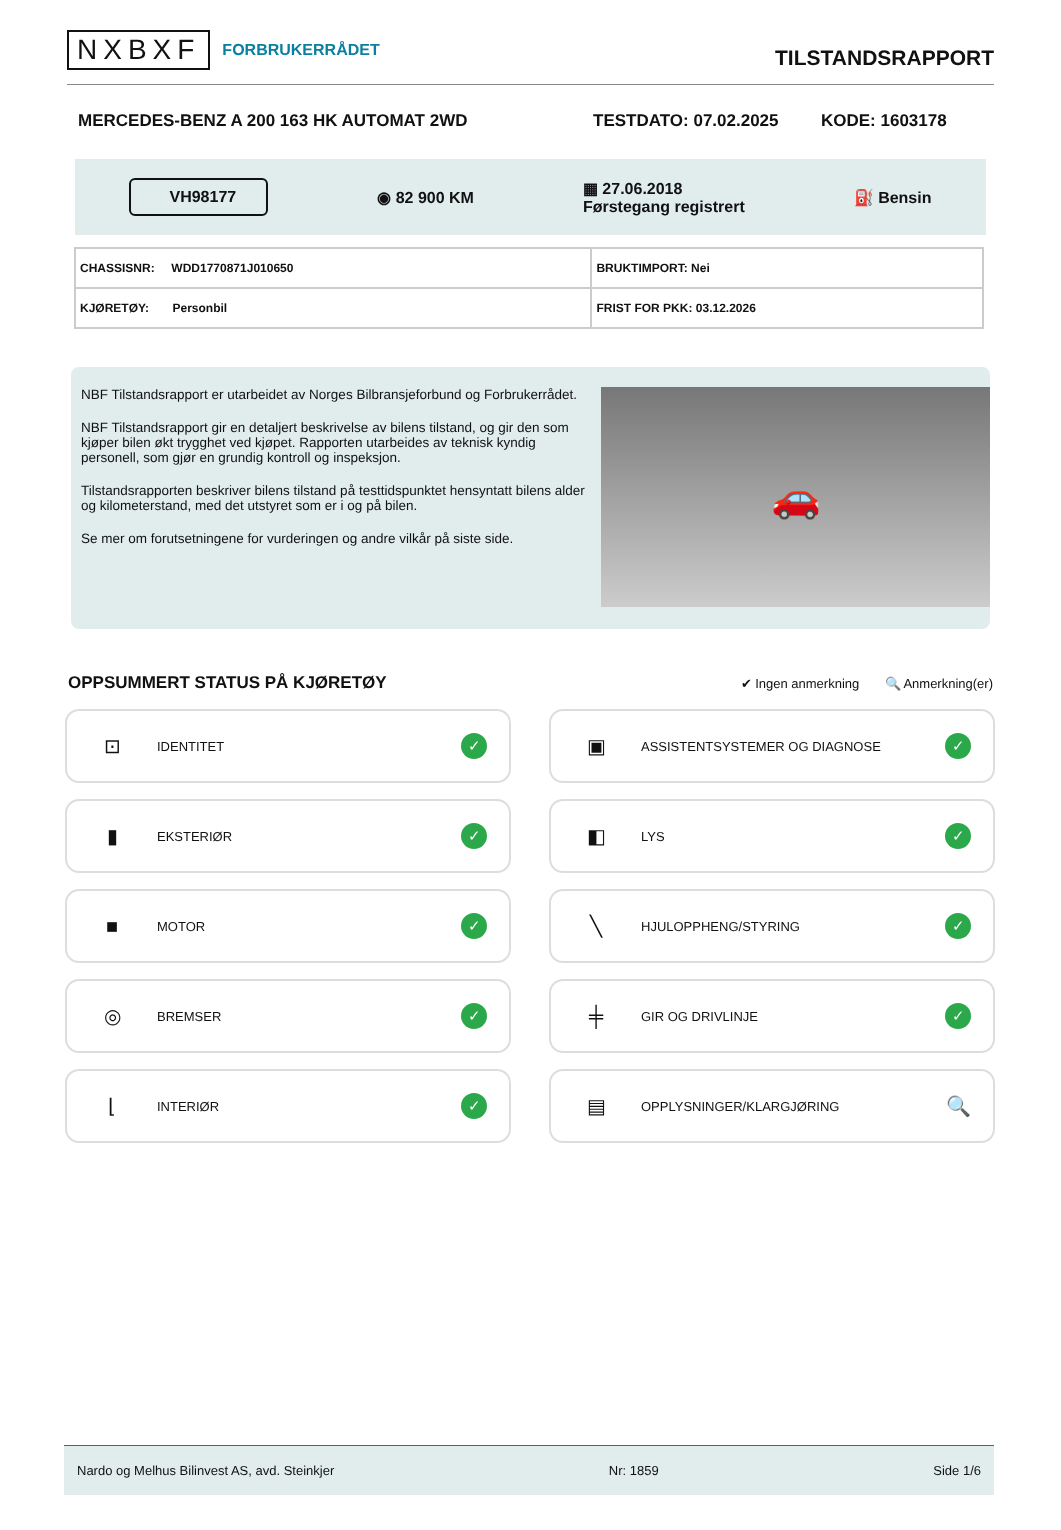NXBXF FORBRUKERRÅDET
TILSTANDSRAPPORT
MERCEDES-BENZ A 200 163 HK AUTOMAT 2WD TESTDATO: 07.02.2025 KODE: 1603178
VH98177 ◉ 82 900 KM ▦ 27.06.2018
Førstegang registrert ⛽ Bensin
| CHASSISNR: WDD1770871J010650 | BRUKTIMPORT: Nei |
| KJØRETØY: Personbil | FRIST FOR PKK: 03.12.2026 |
NBF Tilstandsrapport er utarbeidet av Norges Bilbransjeforbund og Forbrukerrådet.
NBF Tilstandsrapport gir en detaljert beskrivelse av bilens tilstand, og gir den som kjøper bilen økt trygghet ved kjøpet. Rapporten utarbeides av teknisk kyndig personell, som gjør en grundig kontroll og inspeksjon.
Tilstandsrapporten beskriver bilens tilstand på testtidspunktet hensyntatt bilens alder og kilometerstand, med det utstyret som er i og på bilen.
Se mer om forutsetningene for vurderingen og andre vilkår på siste side.
🚗
OPPSUMMERT STATUS PÅ KJØRETØY
✔ Ingen anmerkning 🔍 Anmerkning(er)
⊡ IDENTITET ✓
▣ ASSISTENTSYSTEMER OG DIAGNOSE ✓
▮ EKSTERIØR ✓
◧ LYS ✓
■ MOTOR ✓
╲ HJULOPPHENG/STYRING ✓
◎ BREMSER ✓
╪ GIR OG DRIVLINJE ✓
⌊ INTERIØR ✓
▤ OPPLYSNINGER/KLARGJØRING 🔍
Nardo og Melhus Bilinvest AS, avd. Steinkjer Nr: 1859 Side 1/6